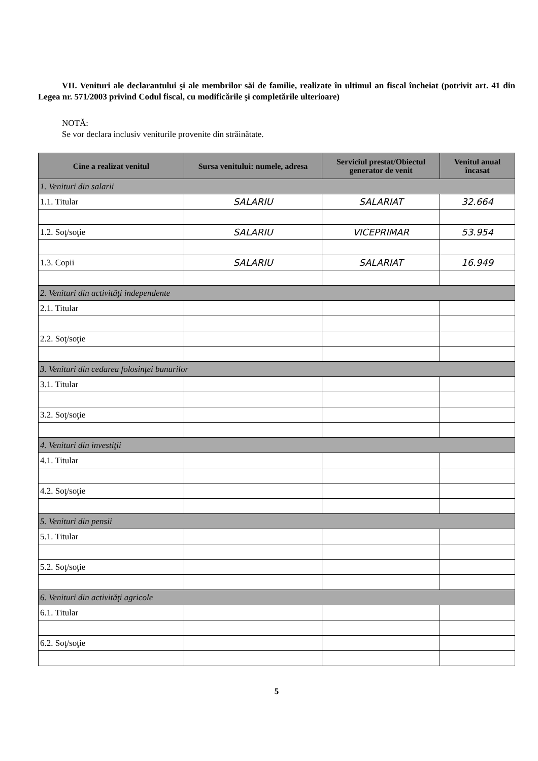VII. Venituri ale declarantului şi ale membrilor săi de familie, realizate în ultimul an fiscal încheiat (potrivit art. 41 din Legea nr. 571/2003 privind Codul fiscal, cu modificările şi completările ulterioare)
NOTĂ:
Se vor declara inclusiv veniturile provenite din străinătate.
| Cine a realizat venitul | Sursa venitului: numele, adresa | Serviciul prestat/Obiectul generator de venit | Venitul anual încasat |
| --- | --- | --- | --- |
| 1. Venituri din salarii | | | |
| 1.1. Titular | SALARIU | SALARIAT | 32.664 |
| 1.2. Soţ/soţie | SALARIU | VICEPRIMAR | 53.954 |
| 1.3. Copii | SALARIU | SALARIAT | 16.949 |
| 2. Venituri din activităţi independente | | | |
| 2.1. Titular | | | |
| 2.2. Soţ/soţie | | | |
| 3. Venituri din cedarea folosinţei bunurilor | | | |
| 3.1. Titular | | | |
| 3.2. Soţ/soţie | | | |
| 4. Venituri din investiţii | | | |
| 4.1. Titular | | | |
| 4.2. Soţ/soţie | | | |
| 5. Venituri din pensii | | | |
| 5.1. Titular | | | |
| 5.2. Soţ/soţie | | | |
| 6. Venituri din activităţi agricole | | | |
| 6.1. Titular | | | |
| 6.2. Soţ/soţie | | | |
5